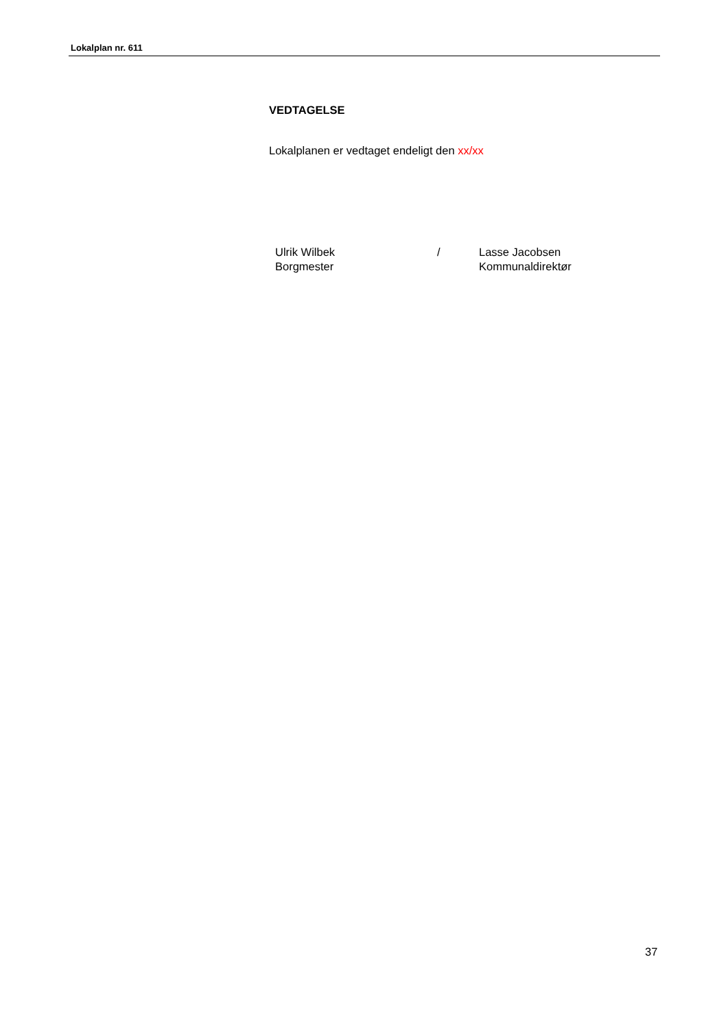Lokalplan nr. 611
VEDTAGELSE
Lokalplanen er vedtaget endeligt den xx/xx
Ulrik Wilbek
Borgmester
/ Lasse Jacobsen
Kommunaldirektør
37